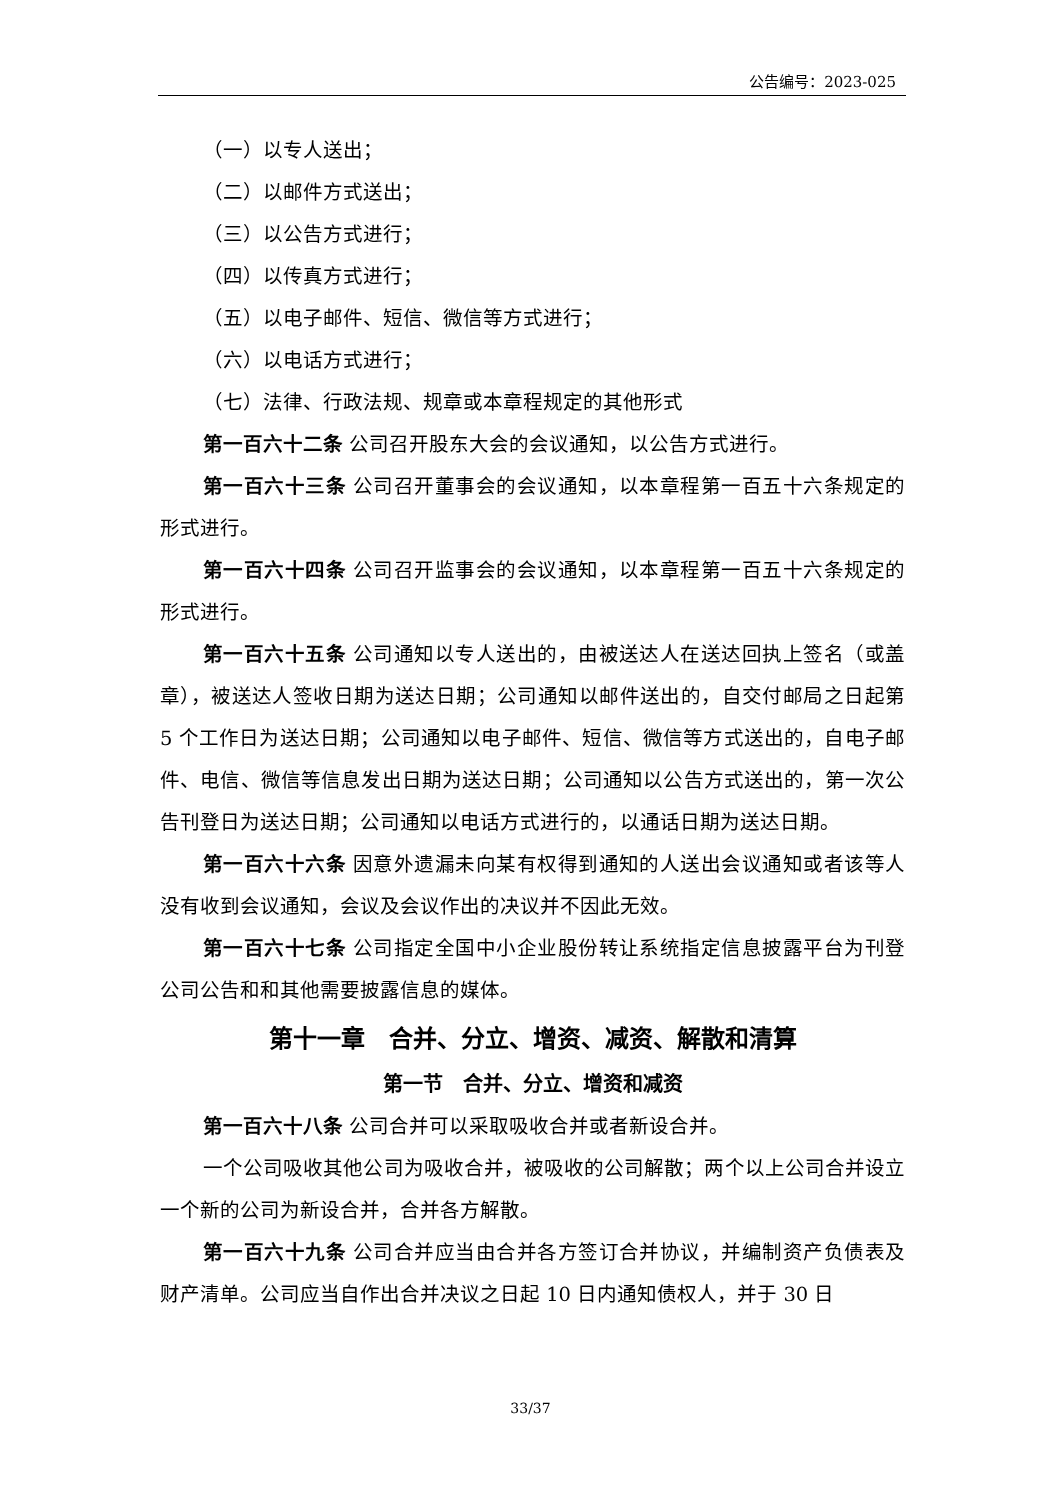公告编号：2023-025
（一）以专人送出；
（二）以邮件方式送出；
（三）以公告方式进行；
（四）以传真方式进行；
（五）以电子邮件、短信、微信等方式进行；
（六）以电话方式进行；
（七）法律、行政法规、规章或本章程规定的其他形式
第一百六十二条 公司召开股东大会的会议通知，以公告方式进行。
第一百六十三条 公司召开董事会的会议通知，以本章程第一百五十六条规定的形式进行。
第一百六十四条 公司召开监事会的会议通知，以本章程第一百五十六条规定的形式进行。
第一百六十五条 公司通知以专人送出的，由被送达人在送达回执上签名（或盖章），被送达人签收日期为送达日期；公司通知以邮件送出的，自交付邮局之日起第 5 个工作日为送达日期；公司通知以电子邮件、短信、微信等方式送出的，自电子邮件、电信、微信等信息发出日期为送达日期；公司通知以公告方式送出的，第一次公告刊登日为送达日期；公司通知以电话方式进行的，以通话日期为送达日期。
第一百六十六条 因意外遗漏未向某有权得到通知的人送出会议通知或者该等人没有收到会议通知，会议及会议作出的决议并不因此无效。
第一百六十七条 公司指定全国中小企业股份转让系统指定信息披露平台为刊登公司公告和和其他需要披露信息的媒体。
第十一章　合并、分立、增资、减资、解散和清算
第一节　合并、分立、增资和减资
第一百六十八条 公司合并可以采取吸收合并或者新设合并。
一个公司吸收其他公司为吸收合并，被吸收的公司解散；两个以上公司合并设立一个新的公司为新设合并，合并各方解散。
第一百六十九条 公司合并应当由合并各方签订合并协议，并编制资产负债表及财产清单。公司应当自作出合并决议之日起 10 日内通知债权人，并于 30 日
33/37